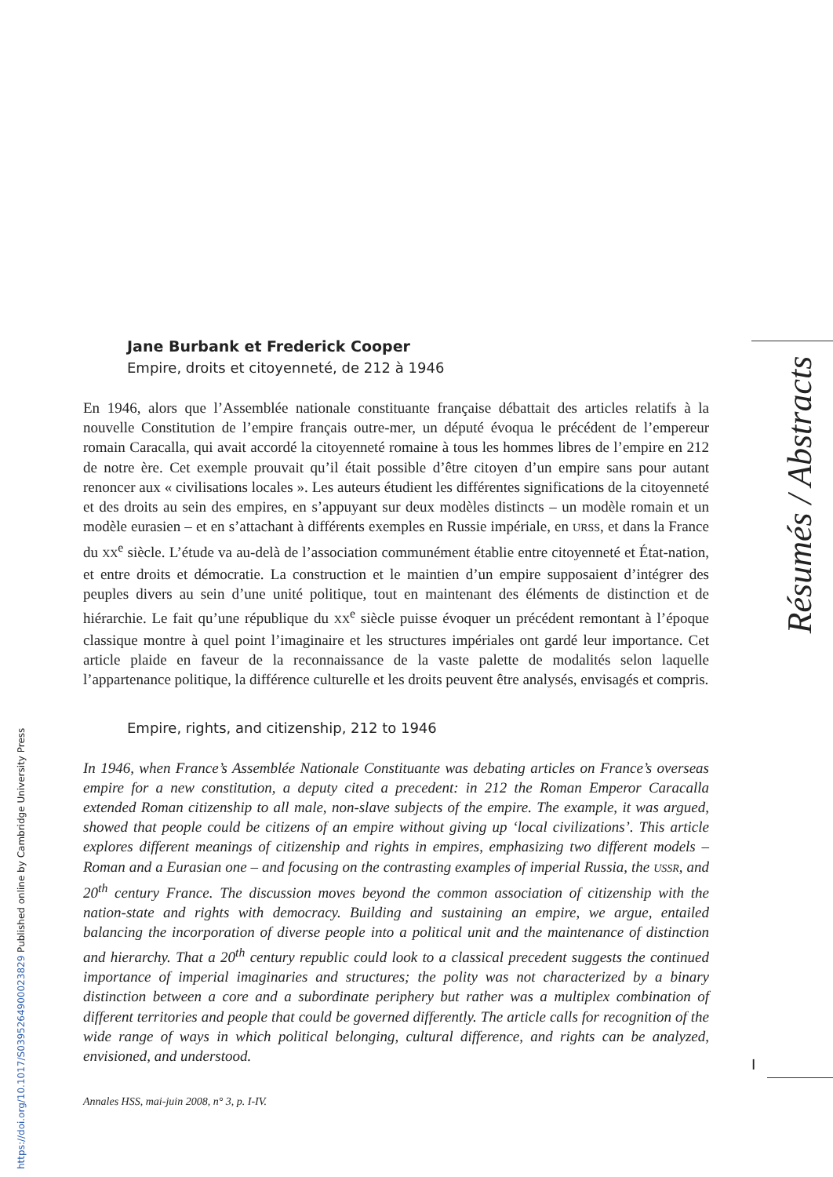Résumés / Abstracts
Jane Burbank et Frederick Cooper
Empire, droits et citoyenneté, de 212 à 1946
En 1946, alors que l’Assemblée nationale constituante française débattait des articles relatifs à la nouvelle Constitution de l’empire français outre-mer, un député évoqua le précédent de l’empereur romain Caracalla, qui avait accordé la citoyenneté romaine à tous les hommes libres de l’empire en 212 de notre ère. Cet exemple prouvait qu’il était possible d’être citoyen d’un empire sans pour autant renoncer aux « civilisations locales ». Les auteurs étudient les différentes significations de la citoyenneté et des droits au sein des empires, en s’appuyant sur deux modèles distincts – un modèle romain et un modèle eurasien – et en s’attachant à différents exemples en Russie impériale, en URSS, et dans la France du XX<sup>e</sup> siècle. L’étude va au-delà de l’association communément établie entre citoyenneté et État-nation, et entre droits et démocratie. La construction et le maintien d’un empire supposaient d’intégrer des peuples divers au sein d’une unité politique, tout en maintenant des éléments de distinction et de hiérarchie. Le fait qu’une république du XX<sup>e</sup> siècle puisse évoquer un précédent remontant à l’époque classique montre à quel point l’imaginaire et les structures impériales ont gardé leur importance. Cet article plaide en faveur de la reconnaissance de la vaste palette de modalités selon laquelle l’appartenance politique, la différence culturelle et les droits peuvent être analysés, envisagés et compris.
Empire, rights, and citizenship, 212 to 1946
In 1946, when France’s Assemblée Nationale Constituante was debating articles on France’s overseas empire for a new constitution, a deputy cited a precedent: in 212 the Roman Emperor Caracalla extended Roman citizenship to all male, non-slave subjects of the empire. The example, it was argued, showed that people could be citizens of an empire without giving up ‘local civilizations’. This article explores different meanings of citizenship and rights in empires, emphasizing two different models – Roman and a Eurasian one – and focusing on the contrasting examples of imperial Russia, the USSR, and 20<sup>th</sup> century France. The discussion moves beyond the common association of citizenship with the nation-state and rights with democracy. Building and sustaining an empire, we argue, entailed balancing the incorporation of diverse people into a political unit and the maintenance of distinction and hierarchy. That a 20<sup>th</sup> century republic could look to a classical precedent suggests the continued importance of imperial imaginaries and structures; the polity was not characterized by a binary distinction between a core and a subordinate periphery but rather was a multiplex combination of different territories and people that could be governed differently. The article calls for recognition of the wide range of ways in which political belonging, cultural difference, and rights can be analyzed, envisioned, and understood.
Annales HSS, mai-juin 2008, n° 3, p. I-IV.
I
https://doi.org/10.1017/S0395264900023829 Published online by Cambridge University Press